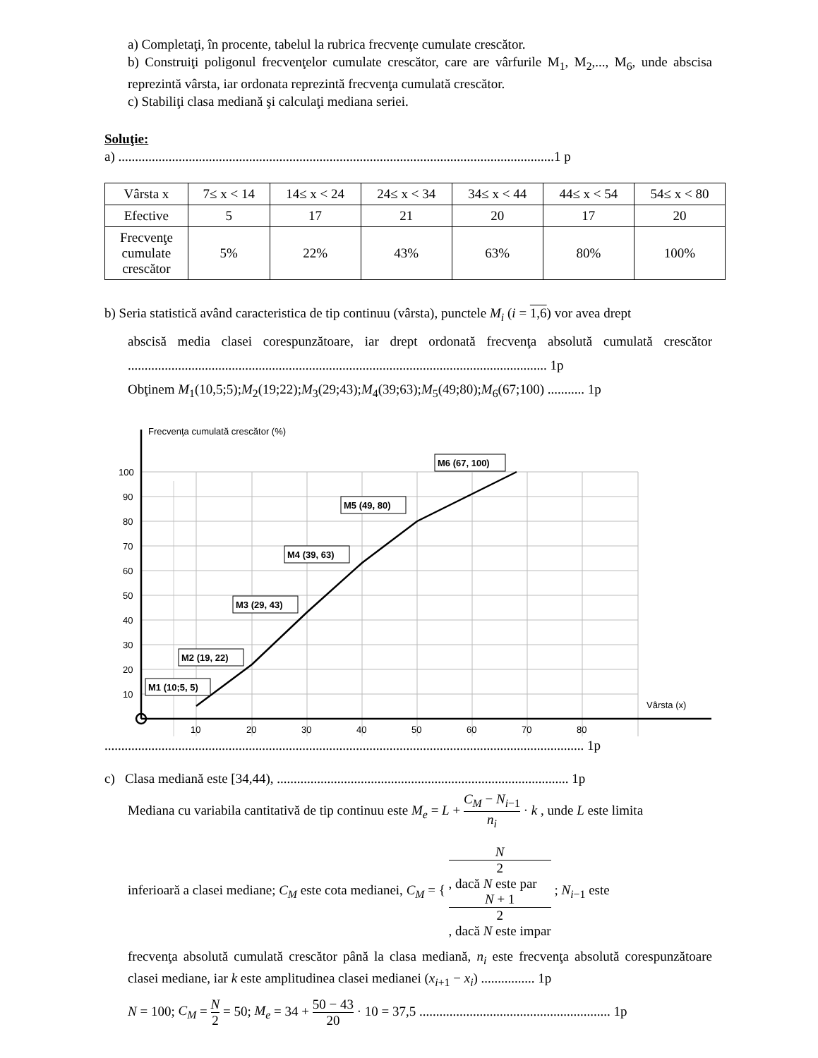a) Completaţi, în procente, tabelul la rubrica frecvenţe cumulate crescător.
b) Construiţi poligonul frecvenţelor cumulate crescător, care are vârfurile M<sub>1</sub>, M<sub>2</sub>,..., M<sub>6</sub>, unde abscisa reprezintă vârsta, iar ordonata reprezintă frecvenţa cumulată crescător.
c) Stabiliţi clasa mediană şi calculaţi mediana seriei.
Soluţie:
a) ..................................................................................................................................1 p
| Vârsta x | 7≤ x < 14 | 14≤ x < 24 | 24≤ x < 34 | 34≤ x < 44 | 44≤ x < 54 | 54≤ x < 80 |
| Efective | 5 | 17 | 21 | 20 | 17 | 20 |
| Frecvenţe cumulate crescător | 5% | 22% | 43% | 63% | 80% | 100% |
b) Seria statistică având caracteristica de tip continuu (vârsta), punctele M<sub>i</sub> (i = 1,6) vor avea drept
abscisă media clasei corespunzătoare, iar drept ordonată frecvenţa absolută cumulată crescător ............................................................................................................................. 1p
Obţinem M<sub>1</sub>(10,5;5);M<sub>2</sub>(19;22);M<sub>3</sub>(29;43);M<sub>4</sub>(39;63);M<sub>5</sub>(49;80);M<sub>6</sub>(67;100) ........... 1p
Frecvenţa cumulată crescător (%)
100
90
80
70
60
50
40
30
20
10
10
20
30
40
50
60
70
80
Vârsta (x)
M1 (10;5, 5)
M2 (19, 22)
M3 (29, 43)
M4 (39, 63)
M5 (49, 80)
M6 (67, 100)
............................................................................................................................................... 1p
c) Clasa mediană este [34,44), ....................................................................................... 1p
Mediana cu variabila cantitativă de tip continuu este M<sub>e</sub> = L + C<sub>M</sub> − N<sub>i−1</sub> n<sub>i</sub> · k , unde L este limita
inferioară a clasei mediane; C<sub>M</sub> este cota medianei, C<sub>M</sub> = { N
2, dacă N este par N + 1
2, dacă N este impar ; N<sub>i−1</sub> este
frecvenţa absolută cumulată crescător până la clasa mediană, n<sub>i</sub> este frecvenţa absolută corespunzătoare clasei mediane, iar k este amplitudinea clasei medianei (x<sub>i+1</sub> − x<sub>i</sub>) ................ 1p
N = 100; C<sub>M</sub> = N 2 = 50; M<sub>e</sub> = 34 + 50 − 43 20 · 10 = 37,5 ......................................................... 1p